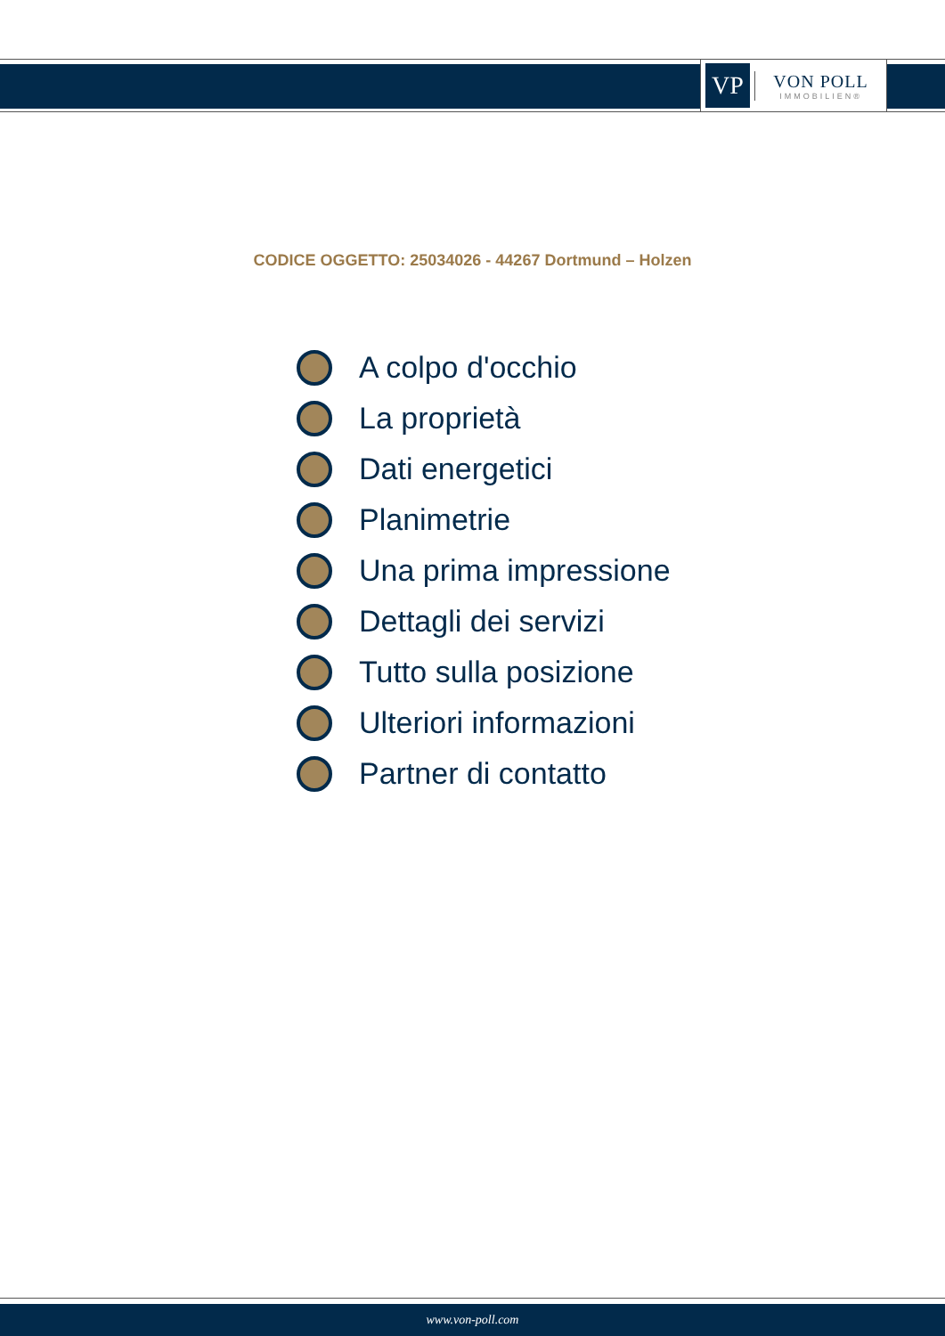VP
VON POLL
IMMOBILIEN®
CODICE OGGETTO: 25034026 - 44267 Dortmund – Holzen
A colpo d'occhio
La proprietà
Dati energetici
Planimetrie
Una prima impressione
Dettagli dei servizi
Tutto sulla posizione
Ulteriori informazioni
Partner di contatto
www.von-poll.com